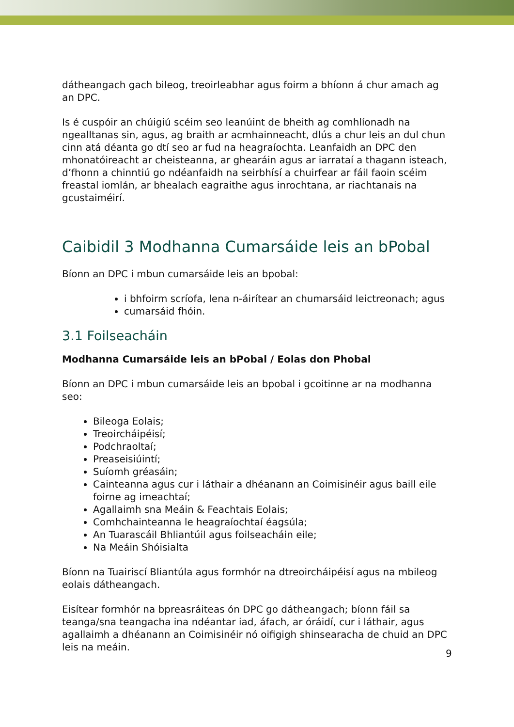dátheangach gach bileog, treoirleabhar agus foirm a bhíonn á chur amach ag an DPC.
Is é cuspóir an chúigiú scéim seo leanúint de bheith ag comhlíonadh na ngealltanas sin, agus, ag braith ar acmhainneacht, dlús a chur leis an dul chun cinn atá déanta go dtí seo ar fud na heagraíochta. Leanfaidh an DPC den mhonatóireacht ar cheisteanna, ar ghearáin agus ar iarrataí a thagann isteach, d’fhonn a chinntiú go ndéanfaidh na seirbhísí a chuirfear ar fáil faoin scéim freastal iomlán, ar bhealach eagraithe agus inrochtana, ar riachtanais na gcustaiméirí.
Caibidil 3 Modhanna Cumarsáide leis an bPobal
Bíonn an DPC i mbun cumarsáide leis an bpobal:
i bhfoirm scríofa, lena n-áirítear an chumarsáid leictreonach; agus
cumarsáid fhóin.
3.1 Foilseacháin
Modhanna Cumarsáide leis an bPobal / Eolas don Phobal
Bíonn an DPC i mbun cumarsáide leis an bpobal i gcoitinne ar na modhanna seo:
Bileoga Eolais;
Treoircháipéisí;
Podchraoltaí;
Preaseisiúintí;
Suíomh gréasáin;
Cainteanna agus cur i láthair a dhéanann an Coimisinéir agus baill eile foirne ag imeachtaí;
Agallaimh sna Meáin & Feachtais Eolais;
Comhchainteanna le heagraíochtaí éagsúla;
An Tuarascáil Bhliantúil agus foilseacháin eile;
Na Meáin Shóisialta
Bíonn na Tuairiscí Bliantúla agus formhór na dtreoircháipéisí agus na mbileog eolais dátheangach.
Eisítear formhór na bpreasráiteas ón DPC go dátheangach; bíonn fáil sa teanga/sna teangacha ina ndéantar iad, áfach, ar óráidí, cur i láthair, agus agallaimh a dhéanann an Coimisinéir nó oifigigh shinsearacha de chuid an DPC leis na meáin.
9